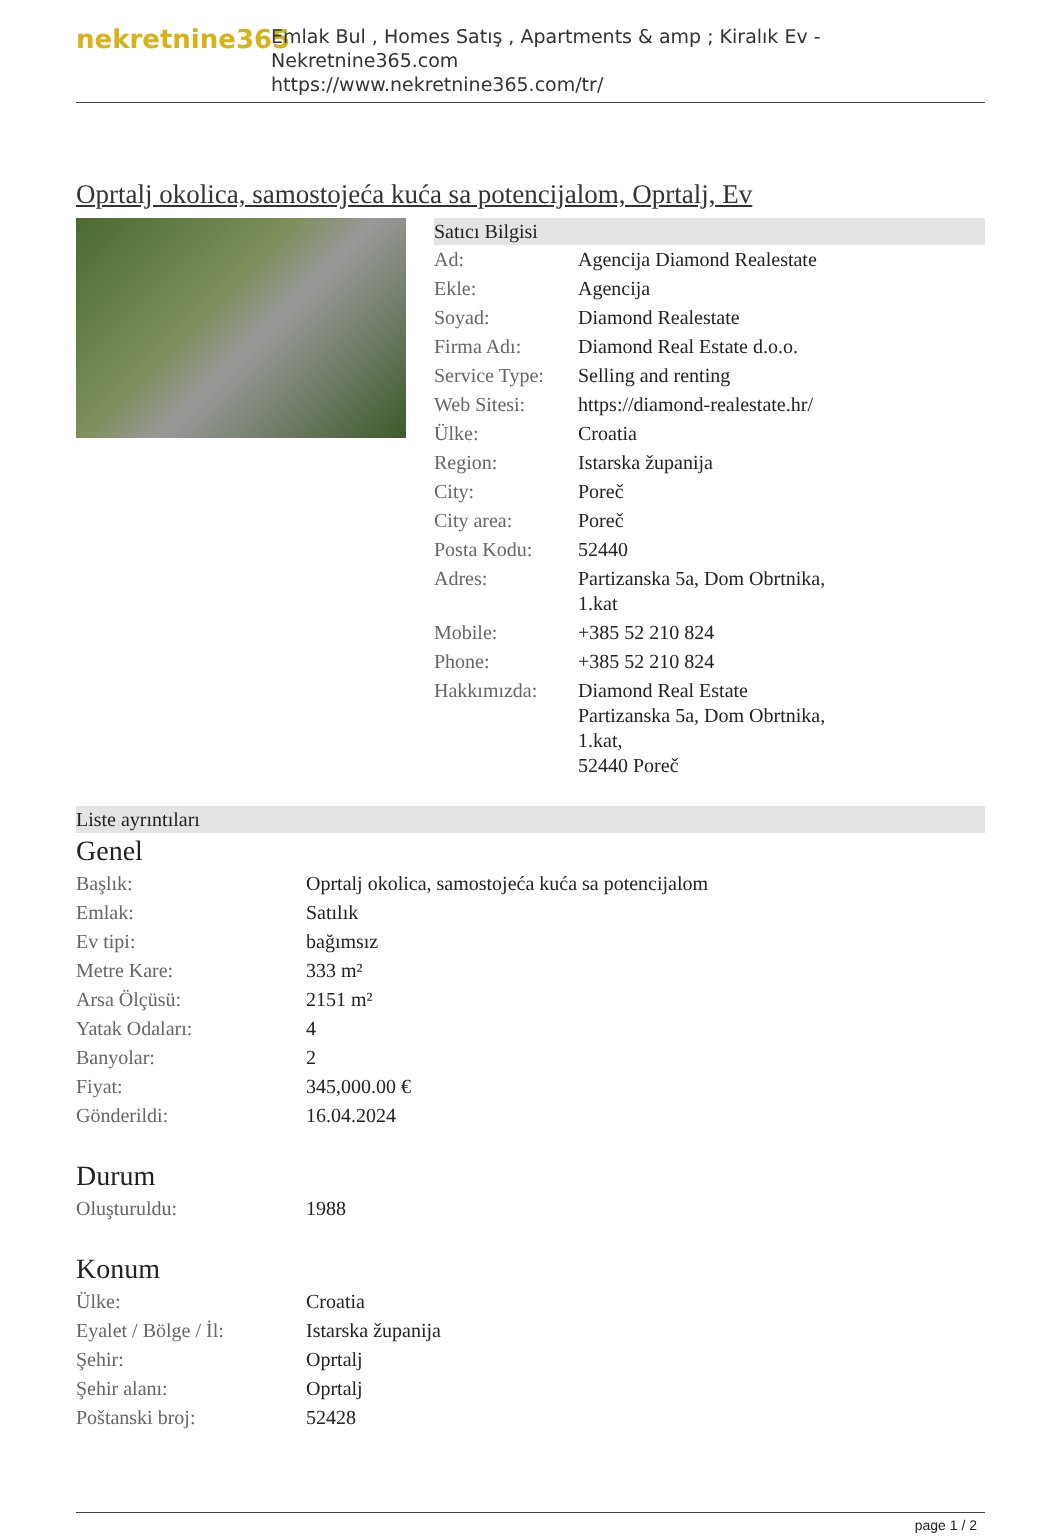nekretnine365
Emlak Bul , Homes Satış , Apartments & amp ; Kiralık Ev - Nekretnine365.com
https://www.nekretnine365.com/tr/
Oprtalj okolica, samostojeća kuća sa potencijalom, Oprtalj, Ev
Satıcı Bilgisi
| Ad: | Agencija Diamond Realestate |
| Ekle: | Agencija |
| Soyad: | Diamond Realestate |
| Firma Adı: | Diamond Real Estate d.o.o. |
| Service Type: | Selling and renting |
| Web Sitesi: | https://diamond-realestate.hr/ |
| Ülke: | Croatia |
| Region: | Istarska županija |
| City: | Poreč |
| City area: | Poreč |
| Posta Kodu: | 52440 |
| Adres: | Partizanska 5a, Dom Obrtnika, 1.kat |
| Mobile: | +385 52 210 824 |
| Phone: | +385 52 210 824 |
| Hakkımızda: | Diamond Real Estate Partizanska 5a, Dom Obrtnika, 1.kat, 52440 Poreč |
Liste ayrıntıları
Genel
| Başlık: | Oprtalj okolica, samostojeća kuća sa potencijalom |
| Emlak: | Satılık |
| Ev tipi: | bağımsız |
| Metre Kare: | 333 m² |
| Arsa Ölçüsü: | 2151 m² |
| Yatak Odaları: | 4 |
| Banyolar: | 2 |
| Fiyat: | 345,000.00 € |
| Gönderildi: | 16.04.2024 |
Durum
| Oluşturuldu: | 1988 |
Konum
| Ülke: | Croatia |
| Eyalet / Bölge / İl: | Istarska županija |
| Şehir: | Oprtalj |
| Şehir alanı: | Oprtalj |
| Poštanski broj: | 52428 |
page 1 / 2